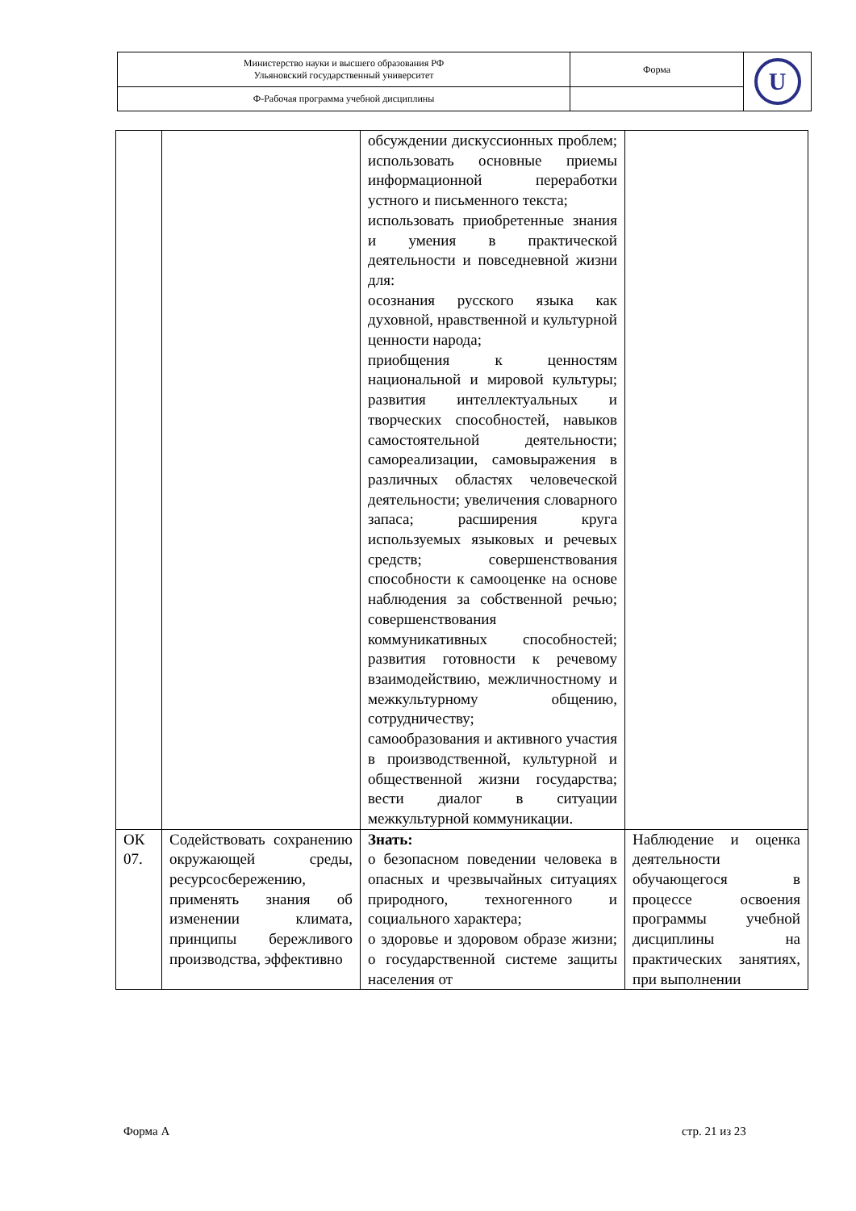| Министерство науки и высшего образования РФ Ульяновский государственный университет | Форма | U |
| Ф-Рабочая программа учебной дисциплины | | |
| | | обсуждении дискуссионных проблем; использовать основные приемы информационной переработки устного и письменного текста; использовать приобретенные знания и умения в практической деятельности и повседневной жизни для: осознания русского языка как духовной, нравственной и культурной ценности народа; приобщения к ценностям национальной и мировой культуры; развития интеллектуальных и творческих способностей, навыков самостоятельной деятельности; самореализации, самовыражения в различных областях человеческой деятельности; увеличения словарного запаса; расширения круга используемых языковых и речевых средств; совершенствования способности к самооценке на основе наблюдения за собственной речью; совершенствования коммуникативных способностей; развития готовности к речевому взаимодействию, межличностному и межкультурному общению, сотрудничеству; самообразования и активного участия в производственной, культурной и общественной жизни государства; вести диалог в ситуации межкультурной коммуникации. | |
| ОК 07. | Содействовать сохранению окружающей среды, ресурсосбережению, применять знания об изменении климата, принципы бережливого производства, эффективно | Знать: о безопасном поведении человека в опасных и чрезвычайных ситуациях природного, техногенного и социального характера; о здоровье и здоровом образе жизни; о государственной системе защиты населения от | Наблюдение и оценка деятельности обучающегося в процессе освоения программы учебной дисциплины на практических занятиях, при выполнении |
Форма А стр. 21 из 23